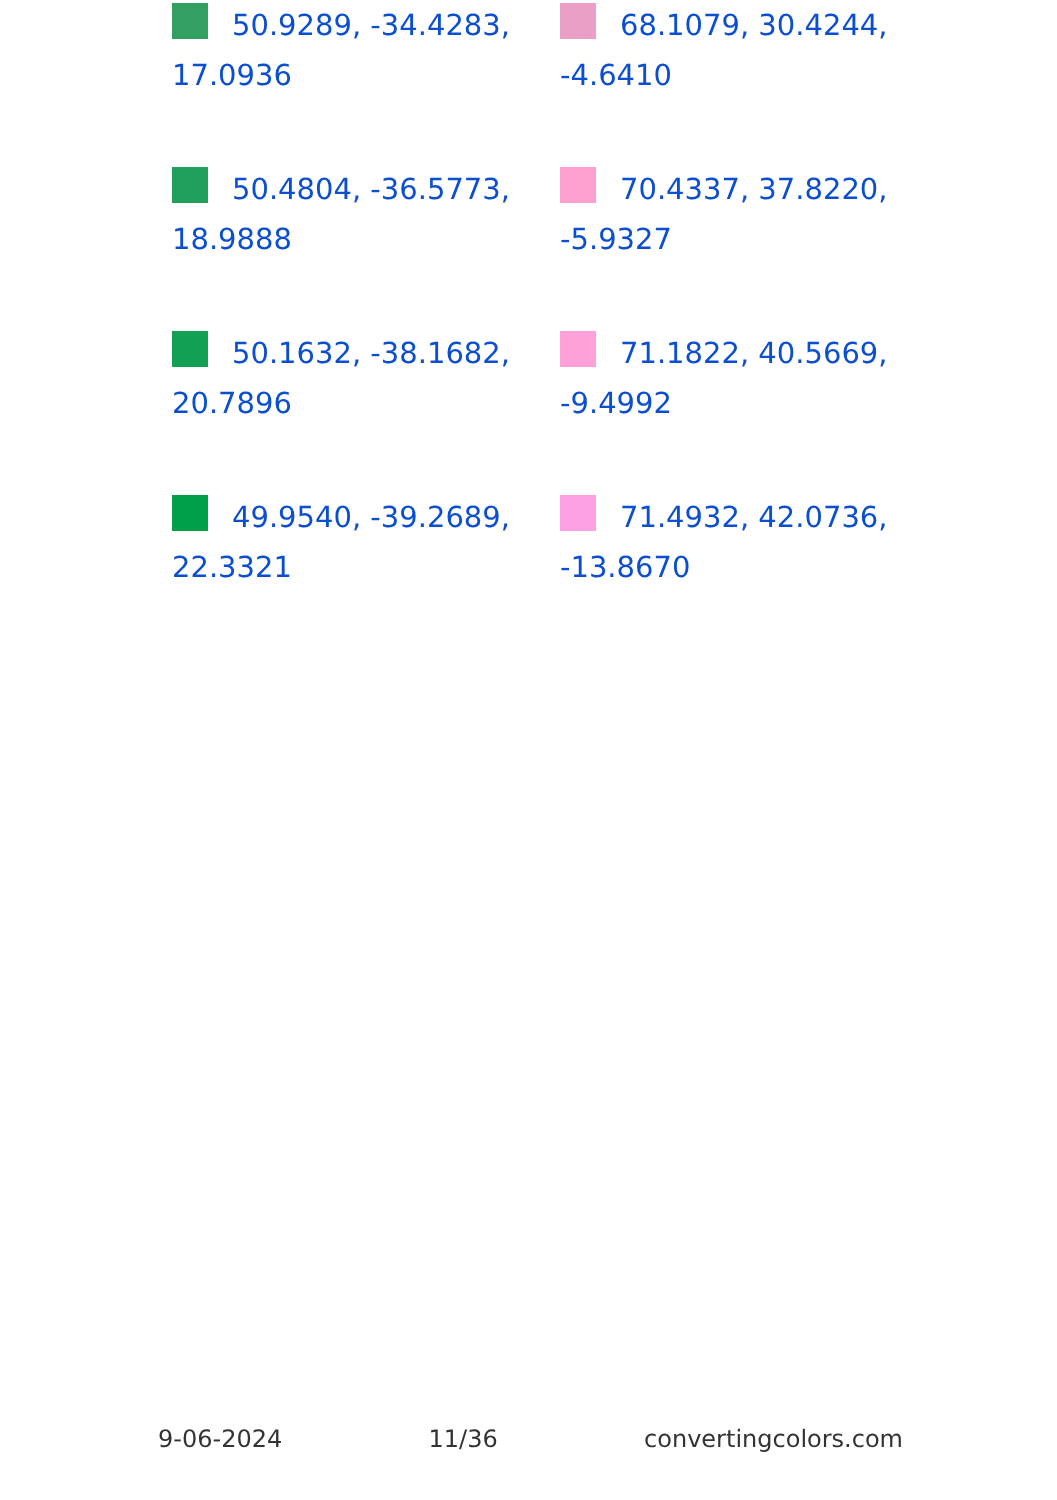50.9289, -34.4283, 17.0936
68.1079, 30.4244, -4.6410
50.4804, -36.5773, 18.9888
70.4337, 37.8220, -5.9327
50.1632, -38.1682, 20.7896
71.1822, 40.5669, -9.4992
49.9540, -39.2689, 22.3321
71.4932, 42.0736, -13.8670
9-06-2024 11/36 convertingcolors.com